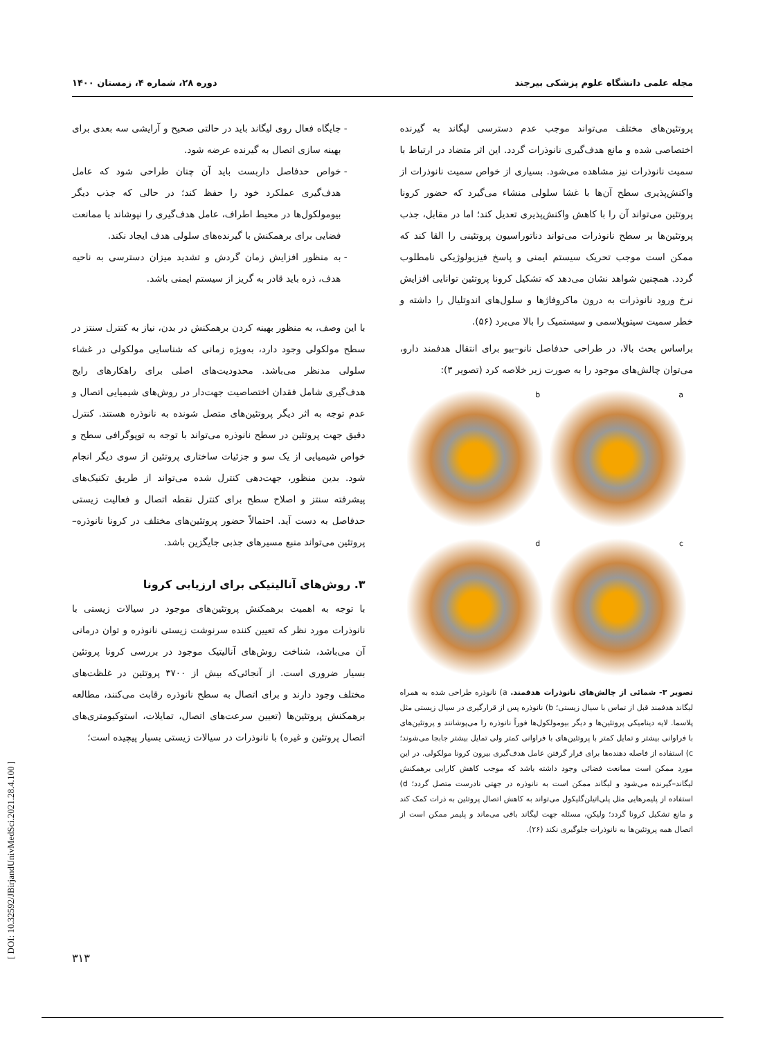مجله علمی دانشگاه علوم پزشکی بیرجند دوره ۲۸، شماره ۴، زمستان ۱۴۰۰
پروتئین‌های مختلف می‌تواند موجب عدم دسترسی لیگاند به گیرنده اختصاصی شده و مانع هدف‌گیری نانوذرات گردد. این اثر متضاد در ارتباط با سمیت نانوذرات نیز مشاهده می‌شود. بسیاری از خواص سمیت نانوذرات از واکنش‌پذیری سطح آن‌ها با غشا سلولی منشاء می‌گیرد که حضور کرونا پروتئین می‌تواند آن را با کاهش واکنش‌پذیری تعدیل کند؛ اما در مقابل، جذب پروتئین‌ها بر سطح نانوذرات می‌تواند دناتوراسیون پروتئینی را القا کند که ممکن است موجب تحریک سیستم ایمنی و پاسخ فیزیولوژیکی نامطلوب گردد. همچنین شواهد نشان می‌دهد که تشکیل کرونا پروتئین توانایی افزایش نرخ ورود نانوذرات به درون ماکروفاژها و سلول‌های اندوتلیال را داشته و خطر سمیت سیتوپلاسمی و سیستمیک را بالا می‌برد (۵۶).
براساس بحث بالا، در طراحی حدفاصل نانو–بیو برای انتقال هدفمند دارو، می‌توان چالش‌های موجود را به صورت زیر خلاصه کرد (تصویر ۳):
a
b
c
d
تصویر ۳- شمائی از چالش‌های نانوذرات هدفمند. a) نانوذره طراحی شده به همراه لیگاند هدفمند قبل از تماس با سیال زیستی؛ b) نانوذره پس از قرارگیری در سیال زیستی مثل پلاسما. لایه دینامیکی پروتئین‌ها و دیگر بیومولکول‌ها فوراً نانوذره را می‌پوشانند و پروتئین‌های با فراوانی بیشتر و تمایل کمتر با پروتئین‌های با فراوانی کمتر ولی تمایل بیشتر جابجا می‌شوند؛ c) استفاده از فاصله دهنده‌ها برای قرار گرفتن عامل هدف‌گیری بیرون کرونا مولکولی. در این مورد ممکن است ممانعت فضائی وجود داشته باشد که موجب کاهش کارایی برهمکنش لیگاند–گیرنده می‌شود و لیگاند ممکن است به نانوذره در جهتی نادرست متصل گردد؛ d) استفاده از پلیمرهایی مثل پلی‌اتیلن‌گلیکول می‌تواند به کاهش اتصال پروتئین به ذرات کمک کند و مانع تشکیل کرونا گردد؛ ولیکن، مسئله جهت لیگاند باقی می‌ماند و پلیمر ممکن است از اتصال همه پروتئین‌ها به نانوذرات جلوگیری نکند (۲۶).
جایگاه فعال روی لیگاند باید در حالتی صحیح و آرایشی سه بعدی برای بهینه سازی اتصال به گیرنده عرضه شود.
خواص حدفاصل داربست باید آن چنان طراحی شود که عامل هدف‌گیری عملکرد خود را حفظ کند؛ در حالی که جذب دیگر بیومولکول‌ها در محیط اطراف، عامل هدف‌گیری را نپوشاند یا ممانعت فضایی برای برهمکنش با گیرنده‌های سلولی هدف ایجاد نکند.
به منظور افزایش زمان گردش و تشدید میزان دسترسی به ناحیه هدف، ذره باید قادر به گریز از سیستم ایمنی باشد.
با این وصف، به منظور بهینه کردن برهمکنش در بدن، نیاز به کنترل سنتز در سطح مولکولی وجود دارد، به‌ویژه زمانی که شناسایی مولکولی در غشاء سلولی مدنظر می‌باشد. محدودیت‌های اصلی برای راهکارهای رایج هدف‌گیری شامل فقدان اختصاصیت جهت‌دار در روش‌های شیمیایی اتصال و عدم توجه به اثر دیگر پروتئین‌های متصل شونده به نانوذره هستند. کنترل دقیق جهت پروتئین در سطح نانوذره می‌تواند با توجه به توپوگرافی سطح و خواص شیمیایی از یک سو و جزئیات ساختاری پروتئین از سوی دیگر انجام شود. بدین منظور، جهت‌دهی کنترل شده می‌تواند از طریق تکنیک‌های پیشرفته سنتز و اصلاح سطح برای کنترل نقطه اتصال و فعالیت زیستی حدفاصل به دست آید. احتمالاً حضور پروتئین‌های مختلف در کرونا نانوذره–پروتئین می‌تواند منبع مسیرهای جذبی جایگزین باشد.
۳. روش‌های آنالیتیکی برای ارزیابی کرونا
با توجه به اهمیت برهمکنش پروتئین‌های موجود در سیالات زیستی با نانوذرات مورد نظر که تعیین کننده سرنوشت زیستی نانوذره و توان درمانی آن می‌باشد، شناخت روش‌های آنالیتیک موجود در بررسی کرونا پروتئین بسیار ضروری است. از آنجائی‌که بیش از ۳۷۰۰ پروتئین در غلظت‌های مختلف وجود دارند و برای اتصال به سطح نانوذره رقابت می‌کنند، مطالعه برهمکنش پروتئین‌ها (تعیین سرعت‌های اتصال، تمایلات، استوکیومتری‌های اتصال پروتئین و غیره) با نانوذرات در سیالات زیستی بسیار پیچیده است؛
[ DOI: 10.32592/JBirjandUnivMedSci.2021.28.4.100 ]
۳۱۳